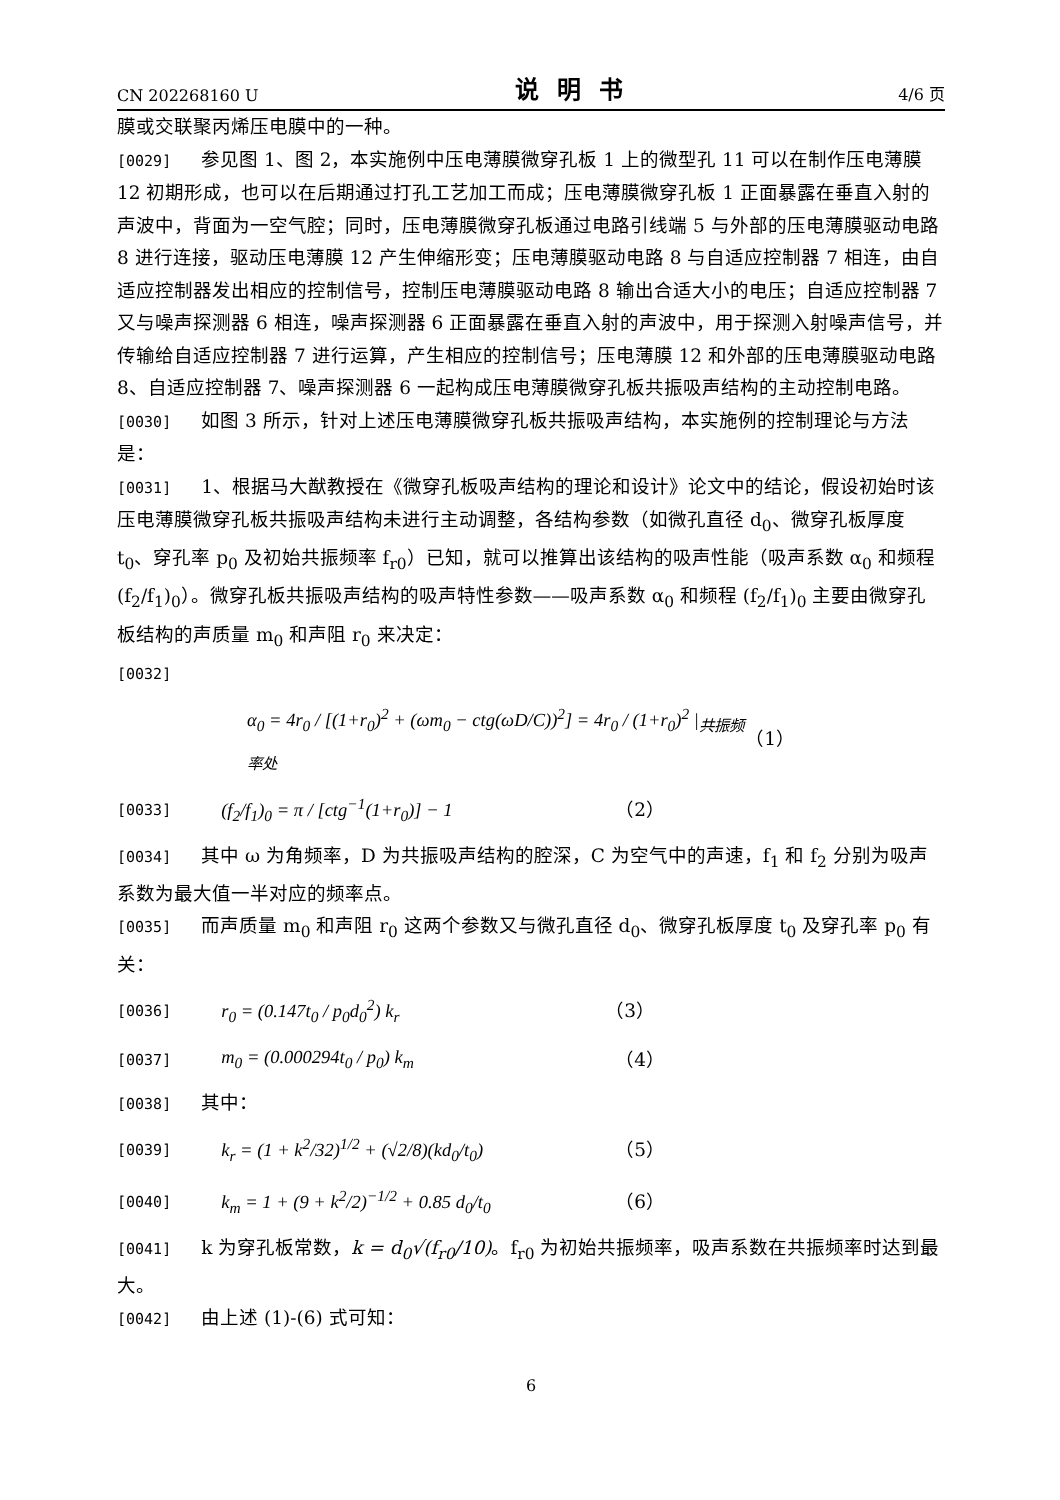CN 202268160 U 说明书 4/6 页
膜或交联聚丙烯压电膜中的一种。
[0029] 参见图 1、图 2，本实施例中压电薄膜微穿孔板 1 上的微型孔 11 可以在制作压电薄膜 12 初期形成，也可以在后期通过打孔工艺加工而成；压电薄膜微穿孔板 1 正面暴露在垂直入射的声波中，背面为一空气腔；同时，压电薄膜微穿孔板通过电路引线端 5 与外部的压电薄膜驱动电路 8 进行连接，驱动压电薄膜 12 产生伸缩形变；压电薄膜驱动电路 8 与自适应控制器 7 相连，由自适应控制器发出相应的控制信号，控制压电薄膜驱动电路 8 输出合适大小的电压；自适应控制器 7 又与噪声探测器 6 相连，噪声探测器 6 正面暴露在垂直入射的声波中，用于探测入射噪声信号，并传输给自适应控制器 7 进行运算，产生相应的控制信号；压电薄膜 12 和外部的压电薄膜驱动电路 8、自适应控制器 7、噪声探测器 6 一起构成压电薄膜微穿孔板共振吸声结构的主动控制电路。
[0030] 如图 3 所示，针对上述压电薄膜微穿孔板共振吸声结构，本实施例的控制理论与方法是：
[0031] 1、根据马大猷教授在《微穿孔板吸声结构的理论和设计》论文中的结论，假设初始时该压电薄膜微穿孔板共振吸声结构未进行主动调整，各结构参数（如微孔直径 d<sub>0</sub>、微穿孔板厚度 t<sub>0</sub>、穿孔率 p<sub>0</sub> 及初始共振频率 f<sub>r0</sub>）已知，就可以推算出该结构的吸声性能（吸声系数 α<sub>0</sub> 和频程 (f<sub>2</sub>/f<sub>1</sub>)<sub>0</sub>）。微穿孔板共振吸声结构的吸声特性参数——吸声系数 α<sub>0</sub> 和频程 (f<sub>2</sub>/f<sub>1</sub>)<sub>0</sub> 主要由微穿孔板结构的声质量 m<sub>0</sub> 和声阻 r<sub>0</sub> 来决定：
[0032]
α<sub>0</sub> = 4r<sub>0</sub> / [(1+r<sub>0</sub>)<sup>2</sup> + (ωm<sub>0</sub> − ctg(ωD/C))<sup>2</sup>] = 4r<sub>0</sub> / (1+r<sub>0</sub>)<sup>2</sup> |<sub>共振频率处</sub> （1）
[0033] (f<sub>2</sub>/f<sub>1</sub>)<sub>0</sub> = π / [ctg<sup>−1</sup>(1+r<sub>0</sub>)] − 1 （2）
[0034] 其中 ω 为角频率，D 为共振吸声结构的腔深，C 为空气中的声速，f<sub>1</sub> 和 f<sub>2</sub> 分别为吸声系数为最大值一半对应的频率点。
[0035] 而声质量 m<sub>0</sub> 和声阻 r<sub>0</sub> 这两个参数又与微孔直径 d<sub>0</sub>、微穿孔板厚度 t<sub>0</sub> 及穿孔率 p<sub>0</sub> 有关：
[0036] r<sub>0</sub> = (0.147t<sub>0</sub> / p<sub>0</sub>d<sub>0</sub><sup>2</sup>) k<sub>r</sub> （3）
[0037] m<sub>0</sub> = (0.000294t<sub>0</sub> / p<sub>0</sub>) k<sub>m</sub> （4）
[0038] 其中：
[0039] k<sub>r</sub> = (1 + k<sup>2</sup>/32)<sup>1/2</sup> + (√2/8)(kd<sub>0</sub>/t<sub>0</sub>) （5）
[0040] k<sub>m</sub> = 1 + (9 + k<sup>2</sup>/2)<sup>−1/2</sup> + 0.85 d<sub>0</sub>/t<sub>0</sub> （6）
[0041] k 为穿孔板常数，k = d<sub>0</sub>√(f<sub>r0</sub>/10)。f<sub>r0</sub> 为初始共振频率，吸声系数在共振频率时达到最大。
[0042] 由上述 (1)-(6) 式可知：
6